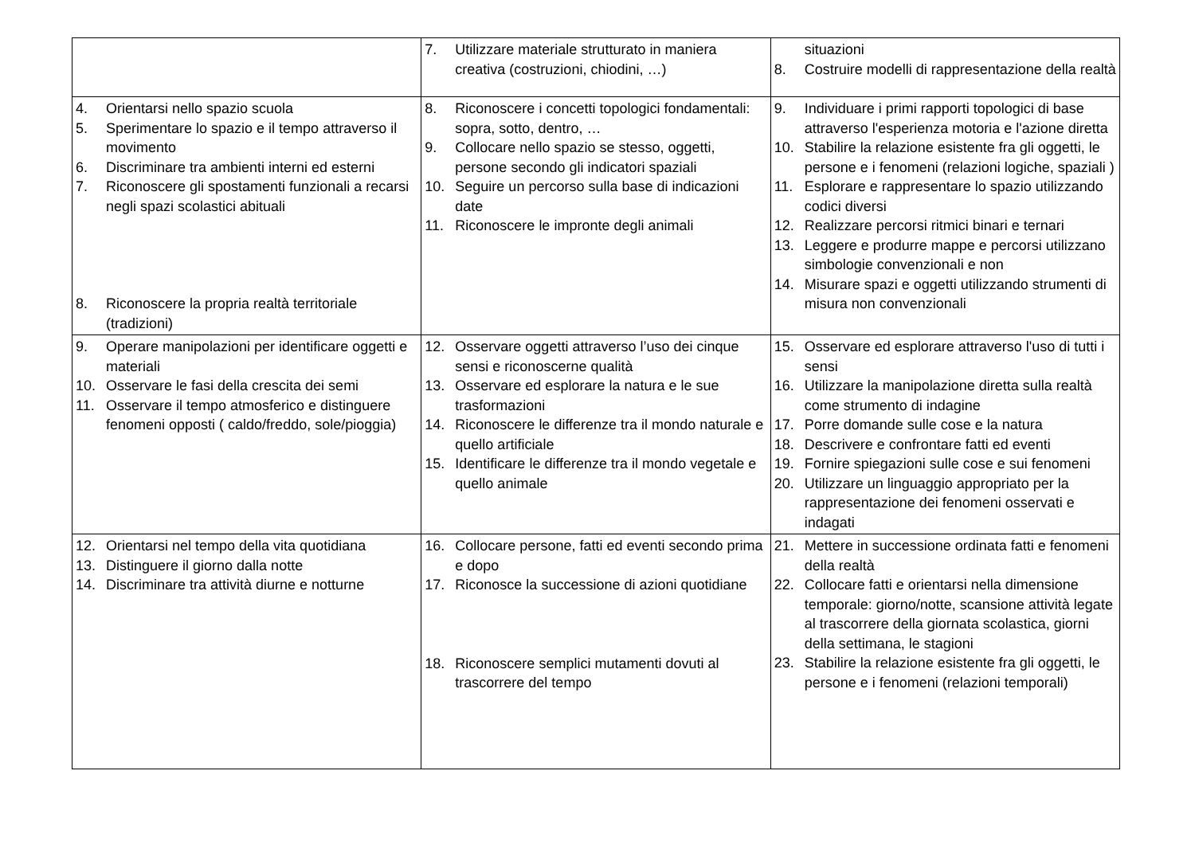| | 7. Utilizzare materiale strutturato in maniera creativa (costruzioni, chiodini, …) | situazioni 8. Costruire modelli di rappresentazione della realtà |
| 4. Orientarsi nello spazio scuola 5. Sperimentare lo spazio e il tempo attraverso il movimento 6. Discriminare tra ambienti interni ed esterni 7. Riconoscere gli spostamenti funzionali a recarsi negli spazi scolastici abituali 8. Riconoscere la propria realtà territoriale (tradizioni) | 8. Riconoscere i concetti topologici fondamentali: sopra, sotto, dentro, … 9. Collocare nello spazio se stesso, oggetti, persone secondo gli indicatori spaziali 10. Seguire un percorso sulla base di indicazioni date 11. Riconoscere le impronte degli animali | 9. Individuare i primi rapporti topologici di base attraverso l'esperienza motoria e l'azione diretta 10. Stabilire la relazione esistente fra gli oggetti, le persone e i fenomeni (relazioni logiche, spaziali ) 11. Esplorare e rappresentare lo spazio utilizzando codici diversi 12. Realizzare percorsi ritmici binari e ternari 13. Leggere e produrre mappe e percorsi utilizzano simbologie convenzionali e non 14. Misurare spazi e oggetti utilizzando strumenti di misura non convenzionali |
| 9. Operare manipolazioni per identificare oggetti e materiali 10. Osservare le fasi della crescita dei semi 11. Osservare il tempo atmosferico e distinguere fenomeni opposti ( caldo/freddo, sole/pioggia) | 12. Osservare oggetti attraverso l’uso dei cinque sensi e riconoscerne qualità 13. Osservare ed esplorare la natura e le sue trasformazioni 14. Riconoscere le differenze tra il mondo naturale e quello artificiale 15. Identificare le differenze tra il mondo vegetale e quello animale | 15. Osservare ed esplorare attraverso l'uso di tutti i sensi 16. Utilizzare la manipolazione diretta sulla realtà come strumento di indagine 17. Porre domande sulle cose e la natura 18. Descrivere e confrontare fatti ed eventi 19. Fornire spiegazioni sulle cose e sui fenomeni 20. Utilizzare un linguaggio appropriato per la rappresentazione dei fenomeni osservati e indagati |
| 12. Orientarsi nel tempo della vita quotidiana 13. Distinguere il giorno dalla notte 14. Discriminare tra attività diurne e notturne | 16. Collocare persone, fatti ed eventi secondo prima e dopo 17. Riconosce la successione di azioni quotidiane 18. Riconoscere semplici mutamenti dovuti al trascorrere del tempo | 21. Mettere in successione ordinata fatti e fenomeni della realtà 22. Collocare fatti e orientarsi nella dimensione temporale: giorno/notte, scansione attività legate al trascorrere della giornata scolastica, giorni della settimana, le stagioni 23. Stabilire la relazione esistente fra gli oggetti, le persone e i fenomeni (relazioni temporali) |